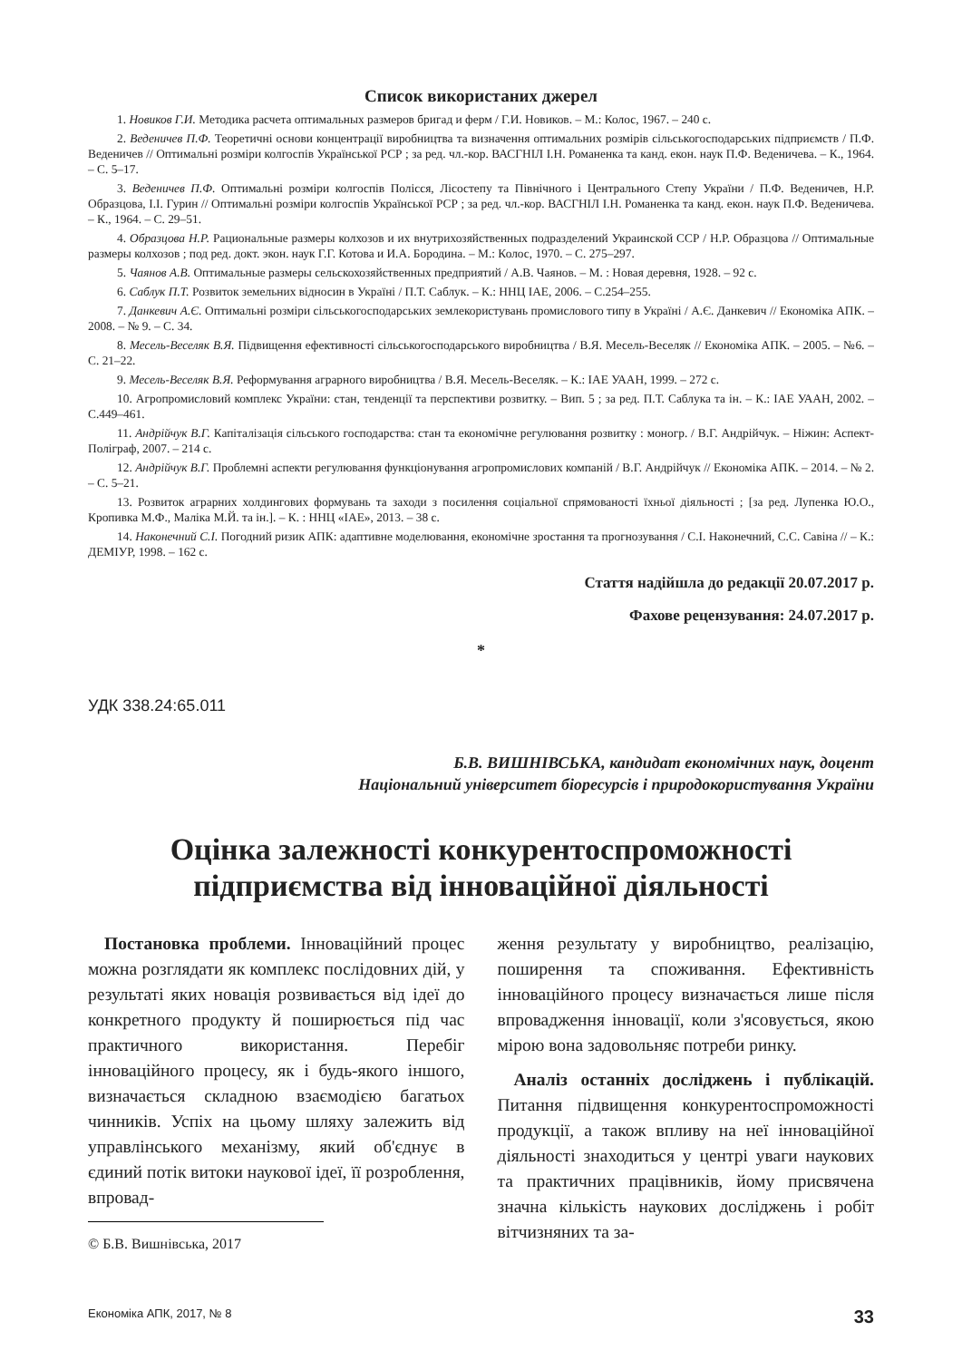Список використаних джерел
1. Новиков Г.И. Методика расчета оптимальных размеров бригад и ферм / Г.И. Новиков. – М.: Колос, 1967. – 240 с.
2. Веденичев П.Ф. Теоретичні основи концентрації виробництва та визначення оптимальних розмірів сільськогосподарських підприємств / П.Ф. Веденичев // Оптимальні розміри колгоспів Української РСР ; за ред. чл.-кор. ВАСГНІЛ І.Н. Романенка та канд. екон. наук П.Ф. Веденичева. – К., 1964. – С. 5–17.
3. Веденичев П.Ф. Оптимальні розміри колгоспів Полісся, Лісостепу та Північного і Центрального Степу України / П.Ф. Веденичев, Н.Р. Образцова, І.І. Гурин // Оптимальні розміри колгоспів Української РСР ; за ред. чл.-кор. ВАСГНІЛ І.Н. Романенка та канд. екон. наук П.Ф. Веденичева. – К., 1964. – С. 29–51.
4. Образцова Н.Р. Рациональные размеры колхозов и их внутрихозяйственных подразделений Украинской ССР / Н.Р. Образцова // Оптимальные размеры колхозов ; под ред. докт. экон. наук Г.Г. Котова и И.А. Бородина. – М.: Колос, 1970. – С. 275–297.
5. Чаянов А.В. Оптимальные размеры сельскохозяйственных предприятий / А.В. Чаянов. – М. : Новая деревня, 1928. – 92 с.
6. Саблук П.Т. Розвиток земельних відносин в Україні / П.Т. Саблук. – К.: ННЦ ІАЕ, 2006. – С.254–255.
7. Данкевич А.Є. Оптимальні розміри сільськогосподарських землекористувань промислового типу в Україні / А.Є. Данкевич // Економіка АПК. – 2008. – № 9. – С. 34.
8. Месель-Веселяк В.Я. Підвищення ефективності сільськогосподарського виробництва / В.Я. Месель-Веселяк // Економіка АПК. – 2005. – №6. – С. 21–22.
9. Месель-Веселяк В.Я. Реформування аграрного виробництва / В.Я. Месель-Веселяк. – К.: ІАЕ УААН, 1999. – 272 с.
10. Агропромисловий комплекс України: стан, тенденції та перспективи розвитку. – Вип. 5 ; за ред. П.Т. Саблука та ін. – К.: ІАЕ УААН, 2002. – С.449–461.
11. Андрійчук В.Г. Капіталізація сільського господарства: стан та економічне регулювання розвитку : моногр. / В.Г. Андрійчук. – Ніжин: Аспект-Поліграф, 2007. – 214 с.
12. Андрійчук В.Г. Проблемні аспекти регулювання функціонування агропромислових компаній / В.Г. Андрійчук // Економіка АПК. – 2014. – № 2. – С. 5–21.
13. Розвиток аграрних холдингових формувань та заходи з посилення соціальної спрямованості їхньої діяльності ; [за ред. Лупенка Ю.О., Кропивка М.Ф., Маліка М.Й. та ін.]. – К. : ННЦ «ІАЕ», 2013. – 38 с.
14. Наконечний С.І. Погодний ризик АПК: адаптивне моделювання, економічне зростання та прогнозування / С.І. Наконечний, С.С. Савіна // – К.: ДЕМІУР, 1998. – 162 с.
Стаття надійшла до редакції 20.07.2017 р.
Фахове рецензування: 24.07.2017 р.
*
УДК 338.24:65.011
Б.В. ВИШНІВСЬКА, кандидат економічних наук, доцент
Національний університет біоресурсів і природокористування України
Оцінка залежності конкурентоспроможності підприємства від інноваційної діяльності
Постановка проблеми. Інноваційний процес можна розглядати як комплекс послідовних дій, у результаті яких новація розвивається від ідеї до конкретного продукту й поширюється під час практичного використання. Перебіг інноваційного процесу, як і будь-якого іншого, визначається складною взаємодією багатьох чинників. Успіх на цьому шляху залежить від управлінського механізму, який об'єднує в єдиний потік витоки наукової ідеї, її розроблення, впровад-
© Б.В. Вишнівська, 2017
ження результату у виробництво, реалізацію, поширення та споживання. Ефективність інноваційного процесу визначається лише після впровадження інновації, коли з'ясовується, якою мірою вона задовольняє потреби ринку.
Аналіз останніх досліджень і публікацій. Питання підвищення конкурентоспроможності продукції, а також впливу на неї інноваційної діяльності знаходиться у центрі уваги наукових та практичних працівників, йому присвячена значна кількість наукових досліджень і робіт вітчизняних та за-
Економіка АПК, 2017, № 8 33